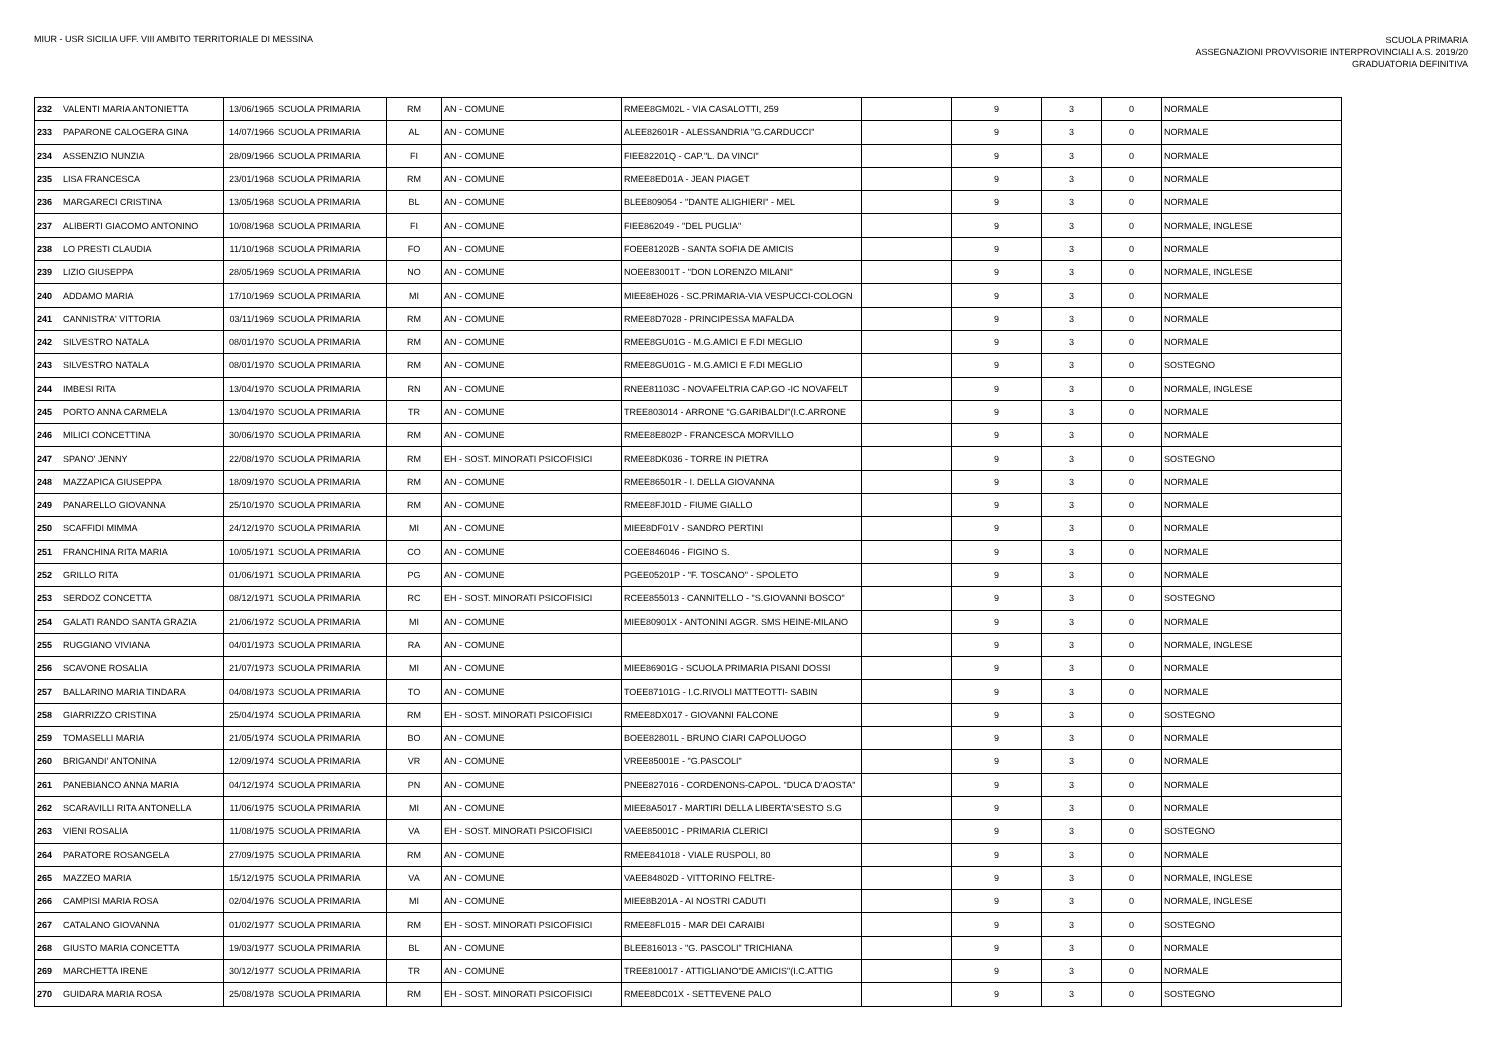MIUR - USR SICILIA UFF. VIII AMBITO TERRITORIALE DI MESSINA
SCUOLA PRIMARIA
ASSEGNAZIONI PROVVISORIE INTERPROVINCIALI A.S. 2019/20
GRADUATORIA DEFINITIVA
| 232 | VALENTI MARIA ANTONIETTA | 13/06/1965 | SCUOLA PRIMARIA | RM | AN - COMUNE | RMEE8GM02L - VIA CASALOTTI, 259 | | 9 | 3 | 0 | NORMALE |
| 233 | PAPARONE CALOGERA GINA | 14/07/1966 | SCUOLA PRIMARIA | AL | AN - COMUNE | ALEE82601R - ALESSANDRIA "G.CARDUCCI" | | 9 | 3 | 0 | NORMALE |
| 234 | ASSENZIO NUNZIA | 28/09/1966 | SCUOLA PRIMARIA | FI | AN - COMUNE | FIEE82201Q - CAP."L. DA VINCI" | | 9 | 3 | 0 | NORMALE |
| 235 | LISA FRANCESCA | 23/01/1968 | SCUOLA PRIMARIA | RM | AN - COMUNE | RMEE8ED01A - JEAN PIAGET | | 9 | 3 | 0 | NORMALE |
| 236 | MARGARECI CRISTINA | 13/05/1968 | SCUOLA PRIMARIA | BL | AN - COMUNE | BLEE809054 - "DANTE ALIGHIERI" - MEL | | 9 | 3 | 0 | NORMALE |
| 237 | ALIBERTI GIACOMO ANTONINO | 10/08/1968 | SCUOLA PRIMARIA | FI | AN - COMUNE | FIEE862049 - "DEL PUGLIA" | | 9 | 3 | 0 | NORMALE, INGLESE |
| 238 | LO PRESTI CLAUDIA | 11/10/1968 | SCUOLA PRIMARIA | FO | AN - COMUNE | FOEE81202B - SANTA SOFIA DE AMICIS | | 9 | 3 | 0 | NORMALE |
| 239 | LIZIO GIUSEPPA | 28/05/1969 | SCUOLA PRIMARIA | NO | AN - COMUNE | NOEE83001T - "DON LORENZO MILANI" | | 9 | 3 | 0 | NORMALE, INGLESE |
| 240 | ADDAMO MARIA | 17/10/1969 | SCUOLA PRIMARIA | MI | AN - COMUNE | MIEE8EH026 - SC.PRIMARIA-VIA VESPUCCI-COLOGN | | 9 | 3 | 0 | NORMALE |
| 241 | CANNISTRA' VITTORIA | 03/11/1969 | SCUOLA PRIMARIA | RM | AN - COMUNE | RMEE8D7028 - PRINCIPESSA MAFALDA | | 9 | 3 | 0 | NORMALE |
| 242 | SILVESTRO NATALA | 08/01/1970 | SCUOLA PRIMARIA | RM | AN - COMUNE | RMEE8GU01G - M.G.AMICI E F.DI MEGLIO | | 9 | 3 | 0 | NORMALE |
| 243 | SILVESTRO NATALA | 08/01/1970 | SCUOLA PRIMARIA | RM | AN - COMUNE | RMEE8GU01G - M.G.AMICI E F.DI MEGLIO | | 9 | 3 | 0 | SOSTEGNO |
| 244 | IMBESI RITA | 13/04/1970 | SCUOLA PRIMARIA | RN | AN - COMUNE | RNEE81103C - NOVAFELTRIA CAP.GO -IC NOVAFELT | | 9 | 3 | 0 | NORMALE, INGLESE |
| 245 | PORTO ANNA CARMELA | 13/04/1970 | SCUOLA PRIMARIA | TR | AN - COMUNE | TREE803014 - ARRONE "G.GARIBALDI"(I.C.ARRONE | | 9 | 3 | 0 | NORMALE |
| 246 | MILICI CONCETTINA | 30/06/1970 | SCUOLA PRIMARIA | RM | AN - COMUNE | RMEE8E802P - FRANCESCA MORVILLO | | 9 | 3 | 0 | NORMALE |
| 247 | SPANO' JENNY | 22/08/1970 | SCUOLA PRIMARIA | RM | EH - SOST. MINORATI PSICOFISICI | RMEE8DK036 - TORRE IN PIETRA | | 9 | 3 | 0 | SOSTEGNO |
| 248 | MAZZAPICA GIUSEPPA | 18/09/1970 | SCUOLA PRIMARIA | RM | AN - COMUNE | RMEE86501R - I. DELLA GIOVANNA | | 9 | 3 | 0 | NORMALE |
| 249 | PANARELLO GIOVANNA | 25/10/1970 | SCUOLA PRIMARIA | RM | AN - COMUNE | RMEE8FJ01D - FIUME GIALLO | | 9 | 3 | 0 | NORMALE |
| 250 | SCAFFIDI MIMMA | 24/12/1970 | SCUOLA PRIMARIA | MI | AN - COMUNE | MIEE8DF01V - SANDRO PERTINI | | 9 | 3 | 0 | NORMALE |
| 251 | FRANCHINA RITA MARIA | 10/05/1971 | SCUOLA PRIMARIA | CO | AN - COMUNE | COEE846046 - FIGINO S. | | 9 | 3 | 0 | NORMALE |
| 252 | GRILLO RITA | 01/06/1971 | SCUOLA PRIMARIA | PG | AN - COMUNE | PGEE05201P - "F. TOSCANO" - SPOLETO | | 9 | 3 | 0 | NORMALE |
| 253 | SERDOZ CONCETTA | 08/12/1971 | SCUOLA PRIMARIA | RC | EH - SOST. MINORATI PSICOFISICI | RCEE855013 - CANNITELLO - "S.GIOVANNI BOSCO" | | 9 | 3 | 0 | SOSTEGNO |
| 254 | GALATI RANDO SANTA GRAZIA | 21/06/1972 | SCUOLA PRIMARIA | MI | AN - COMUNE | MIEE80901X - ANTONINI AGGR. SMS HEINE-MILANO | | 9 | 3 | 0 | NORMALE |
| 255 | RUGGIANO VIVIANA | 04/01/1973 | SCUOLA PRIMARIA | RA | AN - COMUNE | | | 9 | 3 | 0 | NORMALE, INGLESE |
| 256 | SCAVONE ROSALIA | 21/07/1973 | SCUOLA PRIMARIA | MI | AN - COMUNE | MIEE86901G - SCUOLA PRIMARIA PISANI DOSSI | | 9 | 3 | 0 | NORMALE |
| 257 | BALLARINO MARIA TINDARA | 04/08/1973 | SCUOLA PRIMARIA | TO | AN - COMUNE | TOEE87101G - I.C.RIVOLI MATTEOTTI- SABIN | | 9 | 3 | 0 | NORMALE |
| 258 | GIARRIZZO CRISTINA | 25/04/1974 | SCUOLA PRIMARIA | RM | EH - SOST. MINORATI PSICOFISICI | RMEE8DX017 - GIOVANNI FALCONE | | 9 | 3 | 0 | SOSTEGNO |
| 259 | TOMASELLI MARIA | 21/05/1974 | SCUOLA PRIMARIA | BO | AN - COMUNE | BOEE82801L - BRUNO CIARI CAPOLUOGO | | 9 | 3 | 0 | NORMALE |
| 260 | BRIGANDI' ANTONINA | 12/09/1974 | SCUOLA PRIMARIA | VR | AN - COMUNE | VREE85001E - "G.PASCOLI" | | 9 | 3 | 0 | NORMALE |
| 261 | PANEBIANCO ANNA MARIA | 04/12/1974 | SCUOLA PRIMARIA | PN | AN - COMUNE | PNEE827016 - CORDENONS-CAPOL. "DUCA D'AOSTA" | | 9 | 3 | 0 | NORMALE |
| 262 | SCARAVILLI RITA ANTONELLA | 11/06/1975 | SCUOLA PRIMARIA | MI | AN - COMUNE | MIEE8A5017 - MARTIRI DELLA LIBERTA'SESTO S.G | | 9 | 3 | 0 | NORMALE |
| 263 | VIENI ROSALIA | 11/08/1975 | SCUOLA PRIMARIA | VA | EH - SOST. MINORATI PSICOFISICI | VAEE85001C - PRIMARIA CLERICI | | 9 | 3 | 0 | SOSTEGNO |
| 264 | PARATORE ROSANGELA | 27/09/1975 | SCUOLA PRIMARIA | RM | AN - COMUNE | RMEE841018 - VIALE RUSPOLI, 80 | | 9 | 3 | 0 | NORMALE |
| 265 | MAZZEO MARIA | 15/12/1975 | SCUOLA PRIMARIA | VA | AN - COMUNE | VAEE84802D - VITTORINO FELTRE- | | 9 | 3 | 0 | NORMALE, INGLESE |
| 266 | CAMPISI MARIA ROSA | 02/04/1976 | SCUOLA PRIMARIA | MI | AN - COMUNE | MIEE8B201A - AI NOSTRI CADUTI | | 9 | 3 | 0 | NORMALE, INGLESE |
| 267 | CATALANO GIOVANNA | 01/02/1977 | SCUOLA PRIMARIA | RM | EH - SOST. MINORATI PSICOFISICI | RMEE8FL015 - MAR DEI CARAIBI | | 9 | 3 | 0 | SOSTEGNO |
| 268 | GIUSTO MARIA CONCETTA | 19/03/1977 | SCUOLA PRIMARIA | BL | AN - COMUNE | BLEE816013 - "G. PASCOLI" TRICHIANA | | 9 | 3 | 0 | NORMALE |
| 269 | MARCHETTA IRENE | 30/12/1977 | SCUOLA PRIMARIA | TR | AN - COMUNE | TREE810017 - ATTIGLIANO"DE AMICIS"(I.C.ATTIG | | 9 | 3 | 0 | NORMALE |
| 270 | GUIDARA MARIA ROSA | 25/08/1978 | SCUOLA PRIMARIA | RM | EH - SOST. MINORATI PSICOFISICI | RMEE8DC01X - SETTEVENE PALO | | 9 | 3 | 0 | SOSTEGNO |